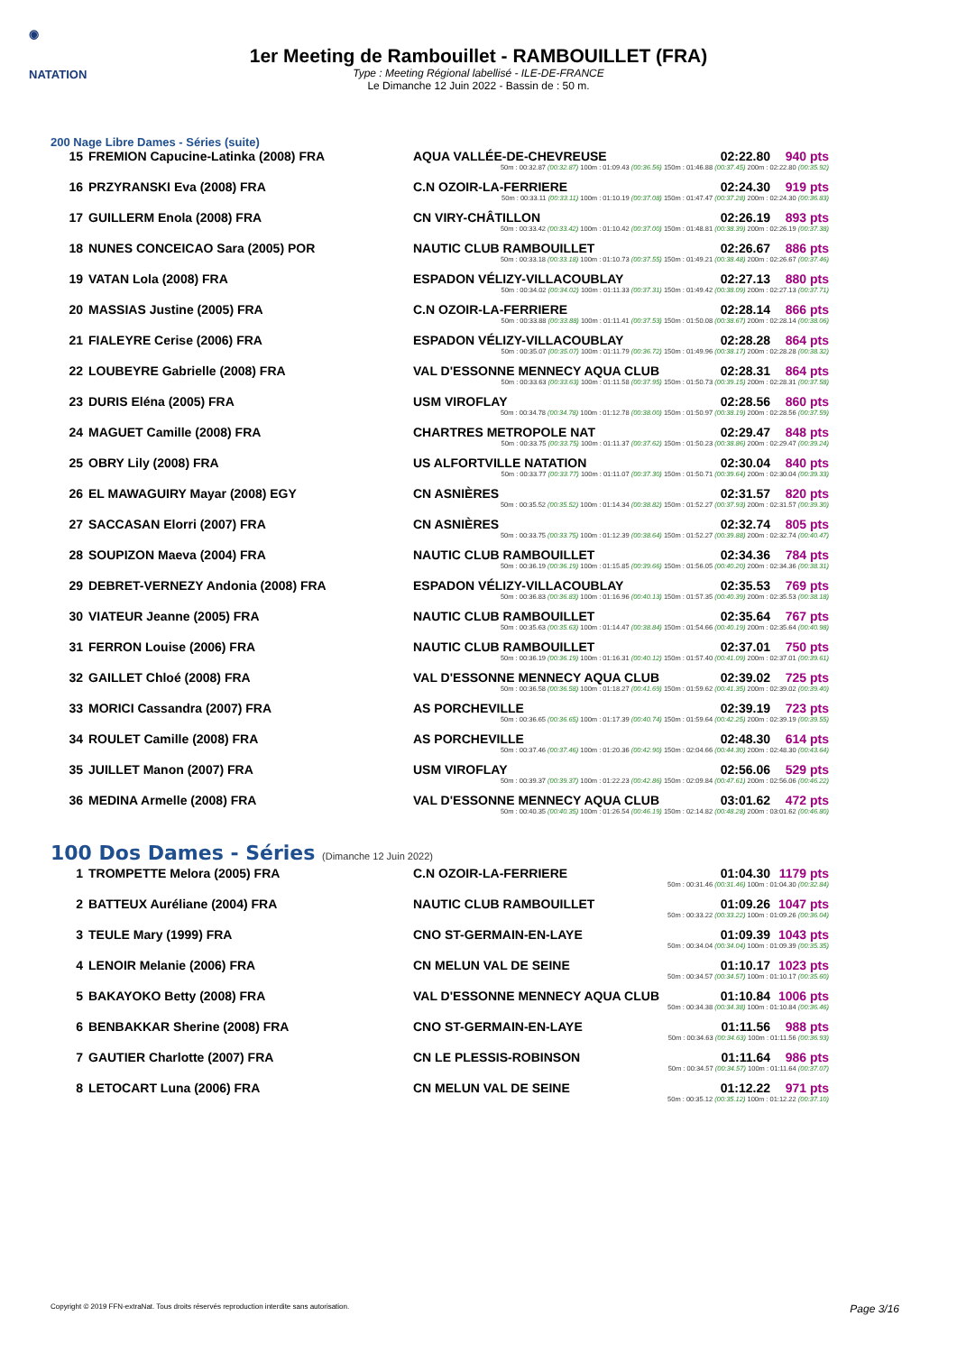◉
NATATION
1er Meeting de Rambouillet - RAMBOUILLET (FRA)
Type : Meeting Régional labellisé - ILE-DE-FRANCE
Le Dimanche 12 Juin 2022 - Bassin de : 50 m.
200 Nage Libre Dames - Séries (suite)
| 15 | FREMION Capucine-Latinka (2008) FRA | AQUA VALLÉE-DE-CHEVREUSE | 02:22.80 | 940 pts |
| 50m : 00:32.87 (00:32.87) 100m : 01:09.43 (00:36.56) 150m : 01:46.88 (00:37.45) 200m : 02:22.80 (00:35.92) | | | | |
| 16 | PRZYRANSKI Eva (2008) FRA | C.N OZOIR-LA-FERRIERE | 02:24.30 | 919 pts |
| 50m : 00:33.11 (00:33.11) 100m : 01:10.19 (00:37.08) 150m : 01:47.47 (00:37.28) 200m : 02:24.30 (00:36.83) | | | | |
| 17 | GUILLERM Enola (2008) FRA | CN VIRY-CHÂTILLON | 02:26.19 | 893 pts |
| 50m : 00:33.42 (00:33.42) 100m : 01:10.42 (00:37.00) 150m : 01:48.81 (00:38.39) 200m : 02:26.19 (00:37.38) | | | | |
| 18 | NUNES CONCEICAO Sara (2005) POR | NAUTIC CLUB RAMBOUILLET | 02:26.67 | 886 pts |
| 50m : 00:33.18 (00:33.18) 100m : 01:10.73 (00:37.55) 150m : 01:49.21 (00:38.48) 200m : 02:26.67 (00:37.46) | | | | |
| 19 | VATAN Lola (2008) FRA | ESPADON VÉLIZY-VILLACOUBLAY | 02:27.13 | 880 pts |
| 50m : 00:34.02 (00:34.02) 100m : 01:11.33 (00:37.31) 150m : 01:49.42 (00:38.09) 200m : 02:27.13 (00:37.71) | | | | |
| 20 | MASSIAS Justine (2005) FRA | C.N OZOIR-LA-FERRIERE | 02:28.14 | 866 pts |
| 50m : 00:33.88 (00:33.88) 100m : 01:11.41 (00:37.53) 150m : 01:50.08 (00:38.67) 200m : 02:28.14 (00:38.06) | | | | |
| 21 | FIALEYRE Cerise (2006) FRA | ESPADON VÉLIZY-VILLACOUBLAY | 02:28.28 | 864 pts |
| 50m : 00:35.07 (00:35.07) 100m : 01:11.79 (00:36.72) 150m : 01:49.96 (00:38.17) 200m : 02:28.28 (00:38.32) | | | | |
| 22 | LOUBEYRE Gabrielle (2008) FRA | VAL D'ESSONNE MENNECY AQUA CLUB | 02:28.31 | 864 pts |
| 50m : 00:33.63 (00:33.63) 100m : 01:11.58 (00:37.95) 150m : 01:50.73 (00:39.15) 200m : 02:28.31 (00:37.58) | | | | |
| 23 | DURIS Eléna (2005) FRA | USM VIROFLAY | 02:28.56 | 860 pts |
| 50m : 00:34.78 (00:34.78) 100m : 01:12.78 (00:38.00) 150m : 01:50.97 (00:38.19) 200m : 02:28.56 (00:37.59) | | | | |
| 24 | MAGUET Camille (2008) FRA | CHARTRES METROPOLE NAT | 02:29.47 | 848 pts |
| 50m : 00:33.75 (00:33.75) 100m : 01:11.37 (00:37.62) 150m : 01:50.23 (00:38.86) 200m : 02:29.47 (00:39.24) | | | | |
| 25 | OBRY Lily (2008) FRA | US ALFORTVILLE NATATION | 02:30.04 | 840 pts |
| 50m : 00:33.77 (00:33.77) 100m : 01:11.07 (00:37.30) 150m : 01:50.71 (00:39.64) 200m : 02:30.04 (00:39.33) | | | | |
| 26 | EL MAWAGUIRY Mayar (2008) EGY | CN ASNIÈRES | 02:31.57 | 820 pts |
| 50m : 00:35.52 (00:35.52) 100m : 01:14.34 (00:38.82) 150m : 01:52.27 (00:37.93) 200m : 02:31.57 (00:39.30) | | | | |
| 27 | SACCASAN Elorri (2007) FRA | CN ASNIÈRES | 02:32.74 | 805 pts |
| 50m : 00:33.75 (00:33.75) 100m : 01:12.39 (00:38.64) 150m : 01:52.27 (00:39.88) 200m : 02:32.74 (00:40.47) | | | | |
| 28 | SOUPIZON Maeva (2004) FRA | NAUTIC CLUB RAMBOUILLET | 02:34.36 | 784 pts |
| 50m : 00:36.19 (00:36.19) 100m : 01:15.85 (00:39.66) 150m : 01:56.05 (00:40.20) 200m : 02:34.36 (00:38.31) | | | | |
| 29 | DEBRET-VERNEZY Andonia (2008) FRA | ESPADON VÉLIZY-VILLACOUBLAY | 02:35.53 | 769 pts |
| 50m : 00:36.83 (00:36.83) 100m : 01:16.96 (00:40.13) 150m : 01:57.35 (00:40.39) 200m : 02:35.53 (00:38.18) | | | | |
| 30 | VIATEUR Jeanne (2005) FRA | NAUTIC CLUB RAMBOUILLET | 02:35.64 | 767 pts |
| 50m : 00:35.63 (00:35.63) 100m : 01:14.47 (00:38.84) 150m : 01:54.66 (00:40.19) 200m : 02:35.64 (00:40.98) | | | | |
| 31 | FERRON Louise (2006) FRA | NAUTIC CLUB RAMBOUILLET | 02:37.01 | 750 pts |
| 50m : 00:36.19 (00:36.19) 100m : 01:16.31 (00:40.12) 150m : 01:57.40 (00:41.09) 200m : 02:37.01 (00:39.61) | | | | |
| 32 | GAILLET Chloé (2008) FRA | VAL D'ESSONNE MENNECY AQUA CLUB | 02:39.02 | 725 pts |
| 50m : 00:36.58 (00:36.58) 100m : 01:18.27 (00:41.69) 150m : 01:59.62 (00:41.35) 200m : 02:39.02 (00:39.40) | | | | |
| 33 | MORICI Cassandra (2007) FRA | AS PORCHEVILLE | 02:39.19 | 723 pts |
| 50m : 00:36.65 (00:36.65) 100m : 01:17.39 (00:40.74) 150m : 01:59.64 (00:42.25) 200m : 02:39.19 (00:39.55) | | | | |
| 34 | ROULET Camille (2008) FRA | AS PORCHEVILLE | 02:48.30 | 614 pts |
| 50m : 00:37.46 (00:37.46) 100m : 01:20.36 (00:42.90) 150m : 02:04.66 (00:44.30) 200m : 02:48.30 (00:43.64) | | | | |
| 35 | JUILLET Manon (2007) FRA | USM VIROFLAY | 02:56.06 | 529 pts |
| 50m : 00:39.37 (00:39.37) 100m : 01:22.23 (00:42.86) 150m : 02:09.84 (00:47.61) 200m : 02:56.06 (00:46.22) | | | | |
| 36 | MEDINA Armelle (2008) FRA | VAL D'ESSONNE MENNECY AQUA CLUB | 03:01.62 | 472 pts |
| 50m : 00:40.35 (00:40.35) 100m : 01:26.54 (00:46.19) 150m : 02:14.82 (00:48.28) 200m : 03:01.62 (00:46.80) | | | | |
100 Dos Dames - Séries (Dimanche 12 Juin 2022)
| 1 | TROMPETTE Melora (2005) FRA | C.N OZOIR-LA-FERRIERE | 01:04.30 | 1179 pts |
| 50m : 00:31.46 (00:31.46) 100m : 01:04.30 (00:32.84) | | | | |
| 2 | BATTEUX Auréliane (2004) FRA | NAUTIC CLUB RAMBOUILLET | 01:09.26 | 1047 pts |
| 50m : 00:33.22 (00:33.22) 100m : 01:09.26 (00:36.04) | | | | |
| 3 | TEULE Mary (1999) FRA | CNO ST-GERMAIN-EN-LAYE | 01:09.39 | 1043 pts |
| 50m : 00:34.04 (00:34.04) 100m : 01:09.39 (00:35.35) | | | | |
| 4 | LENOIR Melanie (2006) FRA | CN MELUN VAL DE SEINE | 01:10.17 | 1023 pts |
| 50m : 00:34.57 (00:34.57) 100m : 01:10.17 (00:35.60) | | | | |
| 5 | BAKAYOKO Betty (2008) FRA | VAL D'ESSONNE MENNECY AQUA CLUB | 01:10.84 | 1006 pts |
| 50m : 00:34.38 (00:34.38) 100m : 01:10.84 (00:36.46) | | | | |
| 6 | BENBAKKAR Sherine (2008) FRA | CNO ST-GERMAIN-EN-LAYE | 01:11.56 | 988 pts |
| 50m : 00:34.63 (00:34.63) 100m : 01:11.56 (00:36.93) | | | | |
| 7 | GAUTIER Charlotte (2007) FRA | CN LE PLESSIS-ROBINSON | 01:11.64 | 986 pts |
| 50m : 00:34.57 (00:34.57) 100m : 01:11.64 (00:37.07) | | | | |
| 8 | LETOCART Luna (2006) FRA | CN MELUN VAL DE SEINE | 01:12.22 | 971 pts |
| 50m : 00:35.12 (00:35.12) 100m : 01:12.22 (00:37.10) | | | | |
Copyright © 2019 FFN-extraNat. Tous droits réservés reproduction interdite sans autorisation. Page 3/16